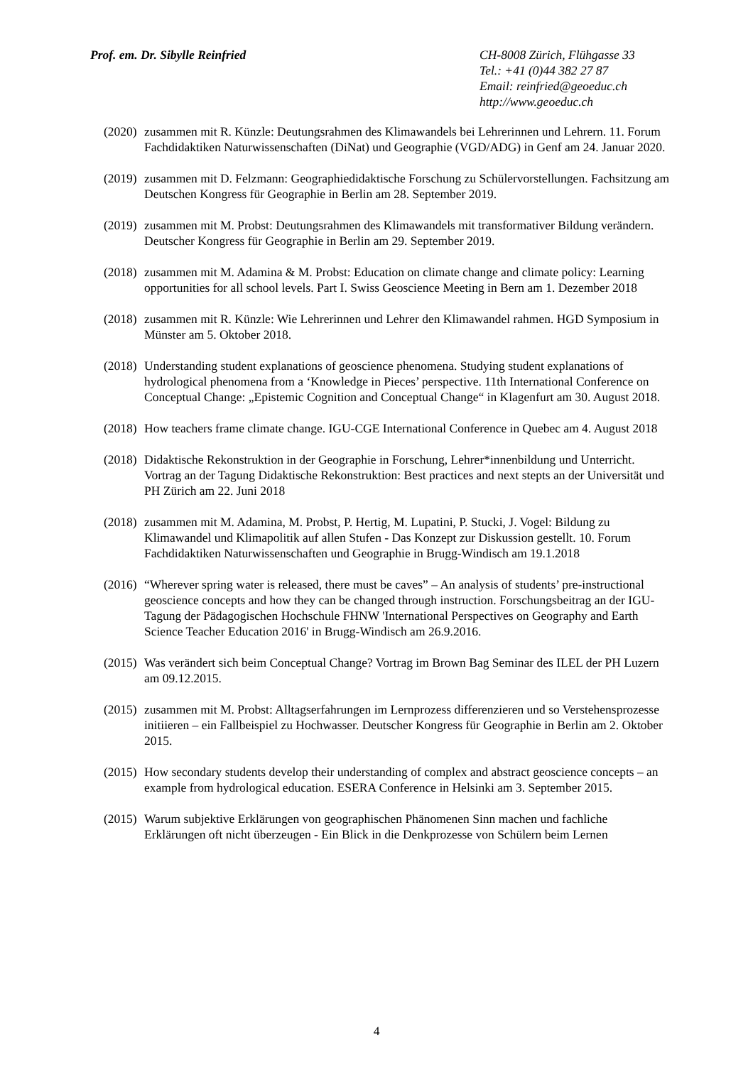Prof. em. Dr. Sibylle Reinfried
CH-8008 Zürich, Flühgasse 33
Tel.: +41 (0)44 382 27 87
Email: reinfried@geoeduc.ch
http://www.geoeduc.ch
(2020)
zusammen mit R. Künzle: Deutungsrahmen des Klimawandels bei Lehrerinnen und Lehrern. 11. Forum Fachdidaktiken Naturwissenschaften (DiNat) und Geographie (VGD/ADG) in Genf am 24. Januar 2020.
(2019)
zusammen mit D. Felzmann: Geographiedidaktische Forschung zu Schülervorstellungen. Fachsitzung am Deutschen Kongress für Geographie in Berlin am 28. September 2019.
(2019)
zusammen mit M. Probst: Deutungsrahmen des Klimawandels mit transformativer Bildung verändern. Deutscher Kongress für Geographie in Berlin am 29. September 2019.
(2018)
zusammen mit M. Adamina & M. Probst: Education on climate change and climate policy: Learning opportunities for all school levels. Part I. Swiss Geoscience Meeting in Bern am 1. Dezember 2018
(2018)
zusammen mit R. Künzle: Wie Lehrerinnen und Lehrer den Klimawandel rahmen. HGD Symposium in Münster am 5. Oktober 2018.
(2018)
Understanding student explanations of geoscience phenomena. Studying student explanations of hydrological phenomena from a ‘Knowledge in Pieces’ perspective. 11th International Conference on Conceptual Change: „Epistemic Cognition and Conceptual Change“ in Klagenfurt am 30. August 2018.
(2018)
How teachers frame climate change. IGU-CGE International Conference in Quebec am 4. August 2018
(2018)
Didaktische Rekonstruktion in der Geographie in Forschung, Lehrer*innenbildung und Unterricht. Vortrag an der Tagung Didaktische Rekonstruktion: Best practices and next stepts an der Universität und PH Zürich am 22. Juni 2018
(2018)
zusammen mit M. Adamina, M. Probst, P. Hertig, M. Lupatini, P. Stucki, J. Vogel: Bildung zu Klimawandel und Klimapolitik auf allen Stufen - Das Konzept zur Diskussion gestellt. 10. Forum Fachdidaktiken Naturwissenschaften und Geographie in Brugg-Windisch am 19.1.2018
(2016)
“Wherever spring water is released, there must be caves” – An analysis of students’ pre-instructional geoscience concepts and how they can be changed through instruction. Forschungsbeitrag an der IGU-Tagung der Pädagogischen Hochschule FHNW 'International Perspectives on Geography and Earth Science Teacher Education 2016' in Brugg-Windisch am 26.9.2016.
(2015)
Was verändert sich beim Conceptual Change? Vortrag im Brown Bag Seminar des ILEL der PH Luzern am 09.12.2015.
(2015)
zusammen mit M. Probst: Alltagserfahrungen im Lernprozess differenzieren und so Verstehensprozesse initiieren – ein Fallbeispiel zu Hochwasser. Deutscher Kongress für Geographie in Berlin am 2. Oktober 2015.
(2015)
How secondary students develop their understanding of complex and abstract geoscience concepts – an example from hydrological education. ESERA Conference in Helsinki am 3. September 2015.
(2015)
Warum subjektive Erklärungen von geographischen Phänomenen Sinn machen und fachliche Erklärungen oft nicht überzeugen - Ein Blick in die Denkprozesse von Schülern beim Lernen
4